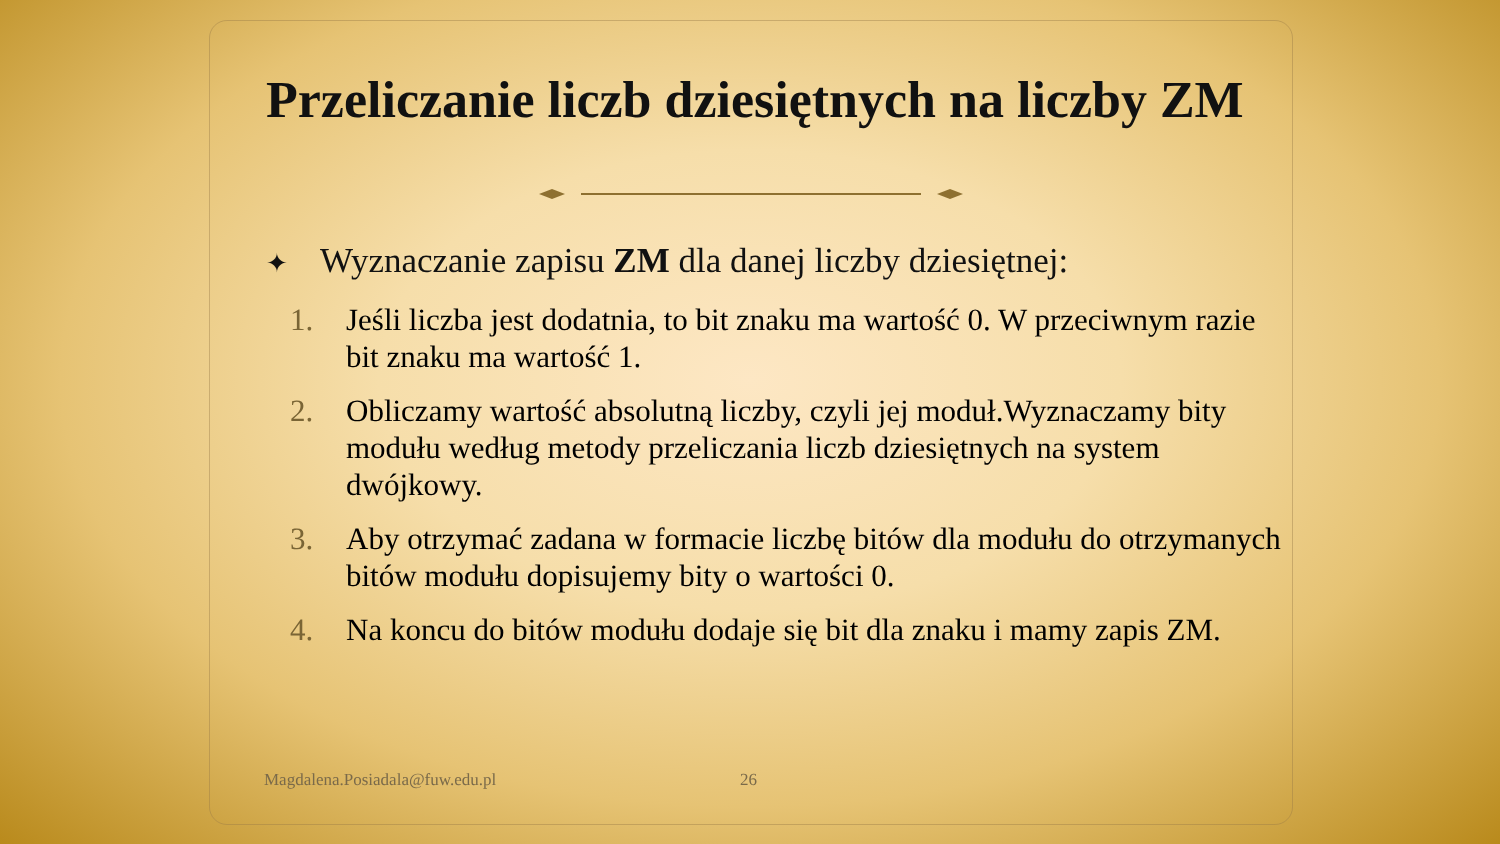Przeliczanie liczb dziesiętnych na liczby ZM
✦ Wyznaczanie zapisu ZM dla danej liczby dziesiętnej:
1. Jeśli liczba jest dodatnia, to bit znaku ma wartość 0. W przeciwnym razie bit znaku ma wartość 1.
2. Obliczamy wartość absolutną liczby, czyli jej moduł.Wyznaczamy bity modułu według metody przeliczania liczb dziesiętnych na system dwójkowy.
3. Aby otrzymać zadana w formacie liczbę bitów dla modułu do otrzymanych bitów modułu dopisujemy bity o wartości 0.
4. Na koncu do bitów modułu dodaje się bit dla znaku i mamy zapis ZM.
Magdalena.Posiadala@fuw.edu.pl 26